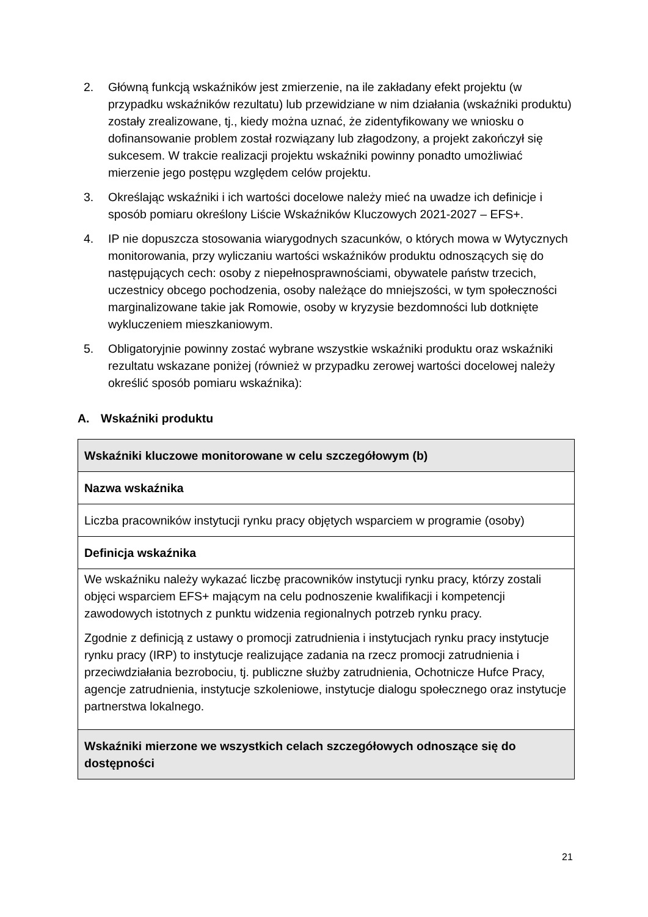2. Główną funkcją wskaźników jest zmierzenie, na ile zakładany efekt projektu (w przypadku wskaźników rezultatu) lub przewidziane w nim działania (wskaźniki produktu) zostały zrealizowane, tj., kiedy można uznać, że zidentyfikowany we wniosku o dofinansowanie problem został rozwiązany lub złagodzony, a projekt zakończył się sukcesem. W trakcie realizacji projektu wskaźniki powinny ponadto umożliwiać mierzenie jego postępu względem celów projektu.
3. Określając wskaźniki i ich wartości docelowe należy mieć na uwadze ich definicje i sposób pomiaru określony Liście Wskaźników Kluczowych 2021-2027 – EFS+.
4. IP nie dopuszcza stosowania wiarygodnych szacunków, o których mowa w Wytycznych monitorowania, przy wyliczaniu wartości wskaźników produktu odnoszących się do następujących cech: osoby z niepełnosprawnościami, obywatele państw trzecich, uczestnicy obcego pochodzenia, osoby należące do mniejszości, w tym społeczności marginalizowane takie jak Romowie, osoby w kryzysie bezdomności lub dotknięte wykluczeniem mieszkaniowym.
5. Obligatoryjnie powinny zostać wybrane wszystkie wskaźniki produktu oraz wskaźniki rezultatu wskazane poniżej (również w przypadku zerowej wartości docelowej należy określić sposób pomiaru wskaźnika):
A. Wskaźniki produktu
| Wskaźniki kluczowe monitorowane w celu szczegółowym (b) |
| Nazwa wskaźnika |
| Liczba pracowników instytucji rynku pracy objętych wsparciem w programie (osoby) |
| Definicja wskaźnika |
| We wskaźniku należy wykazać liczbę pracowników instytucji rynku pracy, którzy zostali objęci wsparciem EFS+ mającym na celu podnoszenie kwalifikacji i kompetencji zawodowych istotnych z punktu widzenia regionalnych potrzeb rynku pracy. Zgodnie z definicją z ustawy o promocji zatrudnienia i instytucjach rynku pracy instytucje rynku pracy (IRP) to instytucje realizujące zadania na rzecz promocji zatrudnienia i przeciwdziałania bezrobociu, tj. publiczne służby zatrudnienia, Ochotnicze Hufce Pracy, agencje zatrudnienia, instytucje szkoleniowe, instytucje dialogu społecznego oraz instytucje partnerstwa lokalnego. |
| Wskaźniki mierzone we wszystkich celach szczegółowych odnoszące się do dostępności |
21